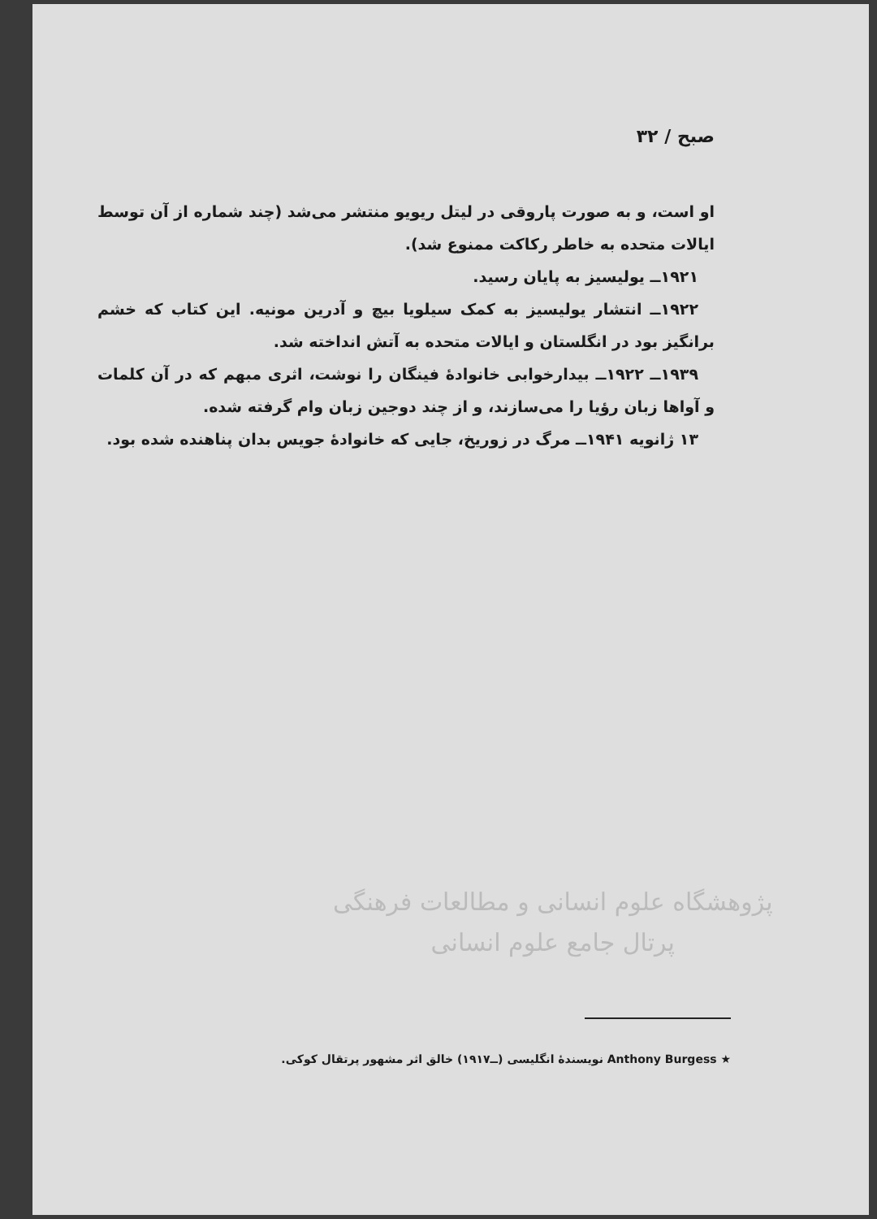صبح / ۳۲
او است، و به صورت پاروقی در لیتل ریویو منتشر می‌شد (چند شماره از آن توسط ایالات متحده به خاطر رکاکت ممنوع شد).
۱۹۲۱ــ یولیسیز به پایان رسید.
۱۹۲۲ــ انتشار یولیسیز به کمک سیلویا بیچ و آدرین مونیه. این کتاب که خشم برانگیز بود در انگلستان و ایالات متحده به آتش انداخته شد.
۱۹۳۹ــ ۱۹۲۲ــ بیدارخوابی خانوادهٔ فینگان را نوشت، اثری مبهم که در آن کلمات و آواها زبان رؤیا را می‌سازند، و از چند دوجین زبان وام گرفته شده.
۱۳ ژانویه ۱۹۴۱ــ مرگ در زوریخ، جایی که خانوادهٔ جویس بدان پناهنده شده بود.
پژوهشگاه علوم انسانی و مطالعات فرهنگی
پرتال جامع علوم انسانی
★ Anthony Burgess نویسندهٔ انگلیسی (ــ۱۹۱۷) خالق اثر مشهور پرتقال کوکی.